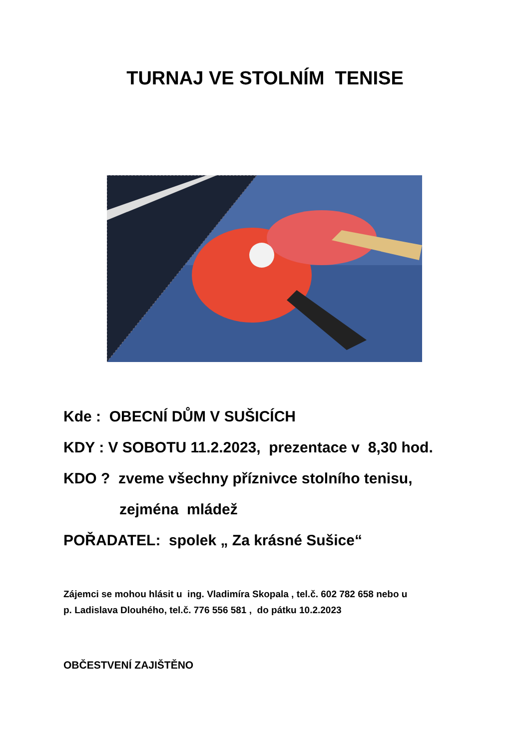TURNAJ VE STOLNÍM TENISE
Kde : OBECNÍ DŮM V SUŠICÍCH
KDY : V SOBOTU 11.2.2023, prezentace v 8,30 hod.
KDO ? zveme všechny příznivce stolního tenisu,
zejména mládež
POŘADATEL: spolek „ Za krásné Sušice“
Zájemci se mohou hlásit u ing. Vladimíra Skopala , tel.č. 602 782 658 nebo u
p. Ladislava Dlouhého, tel.č. 776 556 581 , do pátku 10.2.2023
OBČESTVENÍ ZAJIŠTĚNO